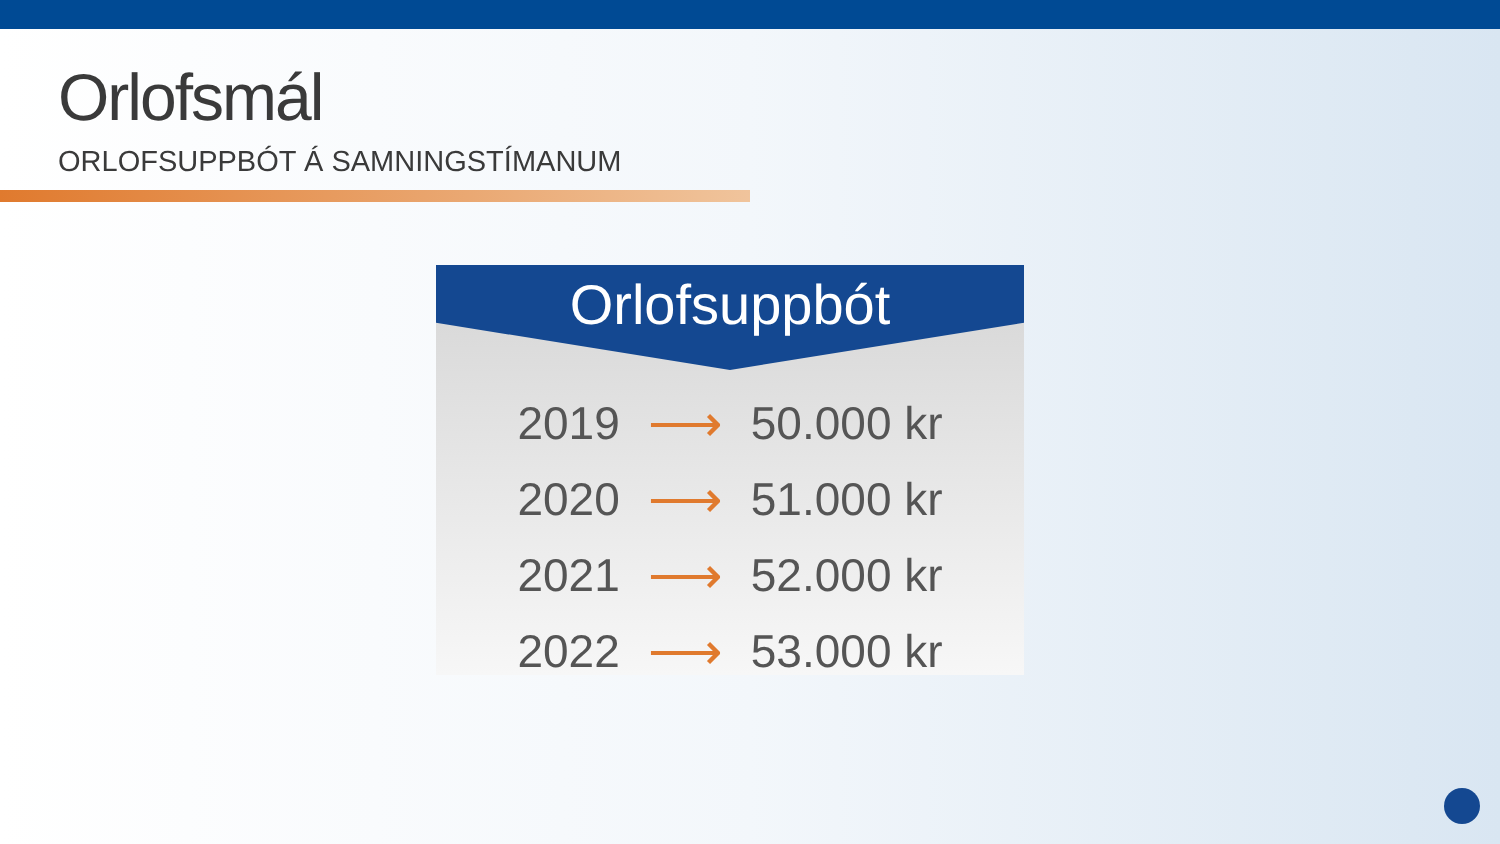Orlofsmál
ORLOFSUPPBÓT Á SAMNINGSTÍMANUM
Orlofsuppbót
| 2019 | ⟶ | 50.000 kr |
| 2020 | ⟶ | 51.000 kr |
| 2021 | ⟶ | 52.000 kr |
| 2022 | ⟶ | 53.000 kr |